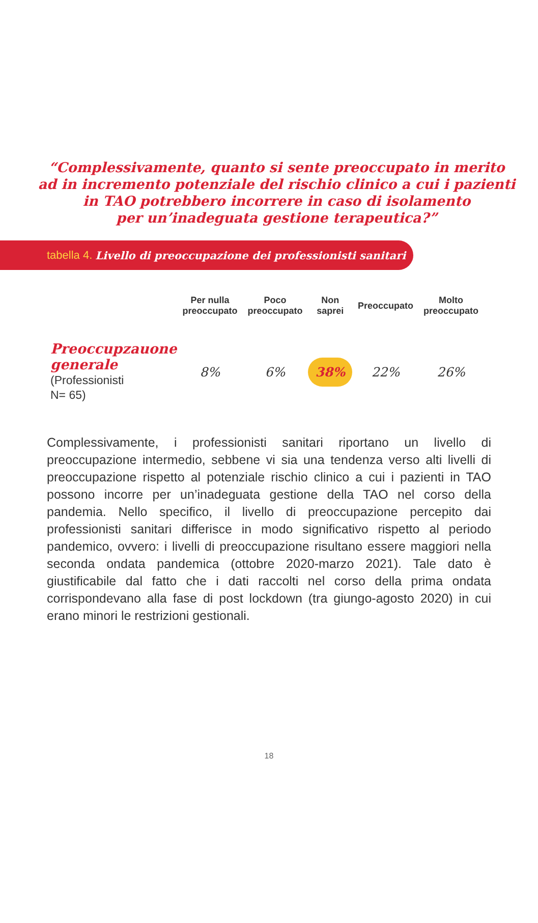“Complessivamente, quanto si sente preoccupato in merito
ad in incremento potenziale del rischio clinico a cui i pazienti
in TAO potrebbero incorrere in caso di isolamento
per un’inadeguata gestione terapeutica?”
tabella 4. Livello di preoccupazione dei professionisti sanitari
| | Per nulla preoccupato | Poco preoccupato | Non saprei | Preoccupato | Molto preoccupato |
| --- | --- | --- | --- | --- | --- |
| Preoccupzauone generale (Professionisti N= 65) | 8% | 6% | 38% | 22% | 26% |
Complessivamente, i professionisti sanitari riportano un livello di preoccupazione intermedio, sebbene vi sia una tendenza verso alti livelli di preoccupazione rispetto al potenziale rischio clinico a cui i pazienti in TAO possono incorre per un’inadeguata gestione della TAO nel corso della pandemia. Nello specifico, il livello di preoccupazione percepito dai professionisti sanitari differisce in modo significativo rispetto al periodo pandemico, ovvero: i livelli di preoccupazione risultano essere maggiori nella seconda ondata pandemica (ottobre 2020-marzo 2021). Tale dato è giustificabile dal fatto che i dati raccolti nel corso della prima ondata corrispondevano alla fase di post lockdown (tra giungo-agosto 2020) in cui erano minori le restrizioni gestionali.
18